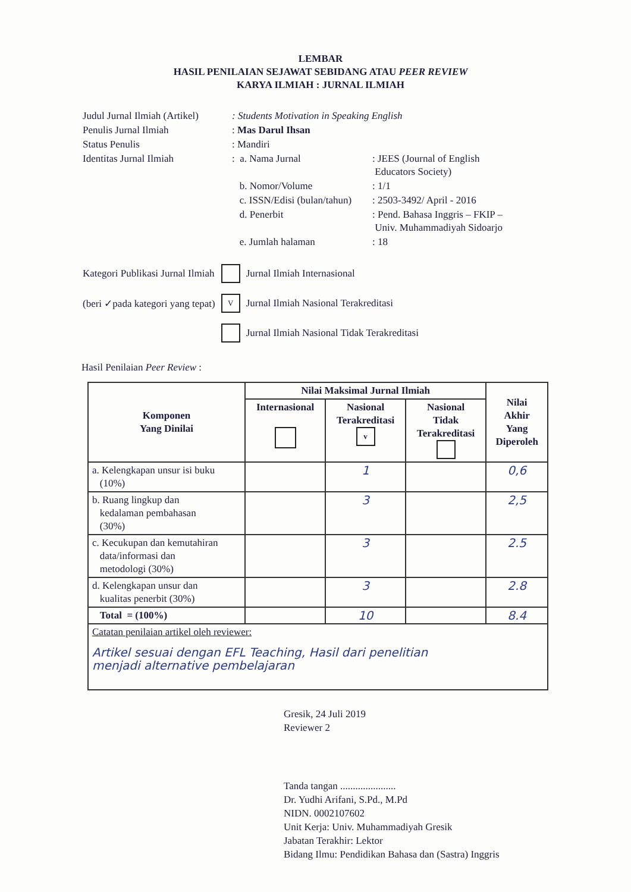LEMBAR
HASIL PENILAIAN SEJAWAT SEBIDANG ATAU PEER REVIEW
KARYA ILMIAH : JURNAL ILMIAH
| Judul Jurnal Ilmiah (Artikel) | : Students Motivation in Speaking English | |
| Penulis Jurnal Ilmiah | : Mas Darul Ihsan | |
| Status Penulis | : Mandiri | |
| Identitas Jurnal Ilmiah | : a. Nama Jurnal | : JEES (Journal of English Educators Society) |
| | b. Nomor/Volume | : 1/1 |
| | c. ISSN/Edisi (bulan/tahun) | : 2503-3492/ April - 2016 |
| | d. Penerbit | : Pend. Bahasa Inggris – FKIP – Univ. Muhammadiyah Sidoarjo |
| | e. Jumlah halaman | : 18 |
| Kategori Publikasi Jurnal Ilmiah | | Jurnal Ilmiah Internasional |
| (beri ✓pada kategori yang tepat) | V | Jurnal Ilmiah Nasional Terakreditasi |
| | | Jurnal Ilmiah Nasional Tidak Terakreditasi |
Hasil Penilaian Peer Review :
| Komponen Yang Dinilai | Nilai Maksimal Jurnal Ilmiah | | | Nilai Akhir Yang Diperoleh |
| --- | --- | --- | --- | --- |
| | Internasional | Nasional Terakreditasi v | Nasional Tidak Terakreditasi | |
| a. Kelengkapan unsur isi buku (10%) | | 1 | | 0,6 |
| b. Ruang lingkup dan kedalaman pembahasan (30%) | | 3 | | 2,5 |
| c. Kecukupan dan kemutahiran data/informasi dan metodologi (30%) | | 3 | | 2.5 |
| d. Kelengkapan unsur dan kualitas penerbit (30%) | | 3 | | 2.8 |
| Total = (100%) | | 10 | | 8.4 |
| Catatan penilaian artikel oleh reviewer: Artikel sesuai dengan EFL Teaching, Hasil dari penelitian menjadi alternative pembelajaran | | | | |
Gresik, 24 Juli 2019
Reviewer 2
Tanda tangan ......................
Dr. Yudhi Arifani, S.Pd., M.Pd
NIDN. 0002107602
Unit Kerja: Univ. Muhammadiyah Gresik
Jabatan Terakhir: Lektor
Bidang Ilmu: Pendidikan Bahasa dan (Sastra) Inggris